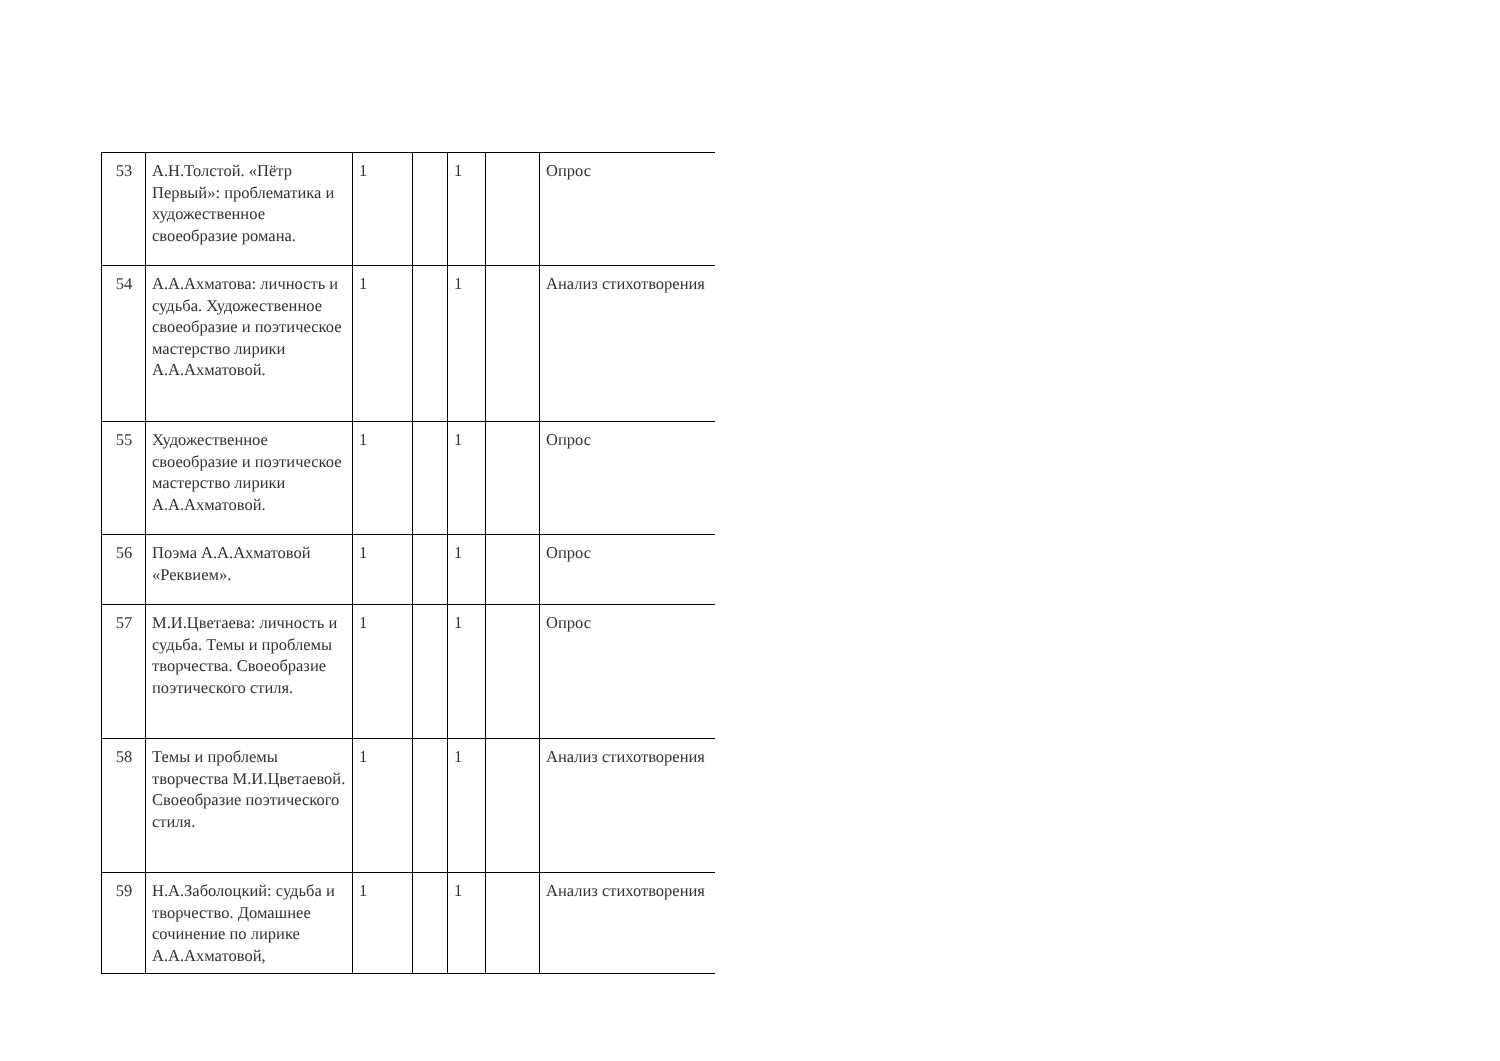| 53 | А.Н.Толстой. «Пётр Первый»: проблематика и художественное своеобразие романа. | 1 | | 1 | | Опрос |
| 54 | А.А.Ахматова: личность и судьба. Художественное своеобразие и поэтическое мастерство лирики А.А.Ахматовой. | 1 | | 1 | | Анализ стихотворения |
| 55 | Художественное своеобразие и поэтическое мастерство лирики А.А.Ахматовой. | 1 | | 1 | | Опрос |
| 56 | Поэма А.А.Ахматовой «Реквием». | 1 | | 1 | | Опрос |
| 57 | М.И.Цветаева: личность и судьба. Темы и проблемы творчества. Своеобразие поэтического стиля. | 1 | | 1 | | Опрос |
| 58 | Темы и проблемы творчества М.И.Цветаевой. Своеобразие поэтического стиля. | 1 | | 1 | | Анализ стихотворения |
| 59 | Н.А.Заболоцкий: судьба и творчество. Домашнее сочинение по лирике А.А.Ахматовой, | 1 | | 1 | | Анализ стихотворения |